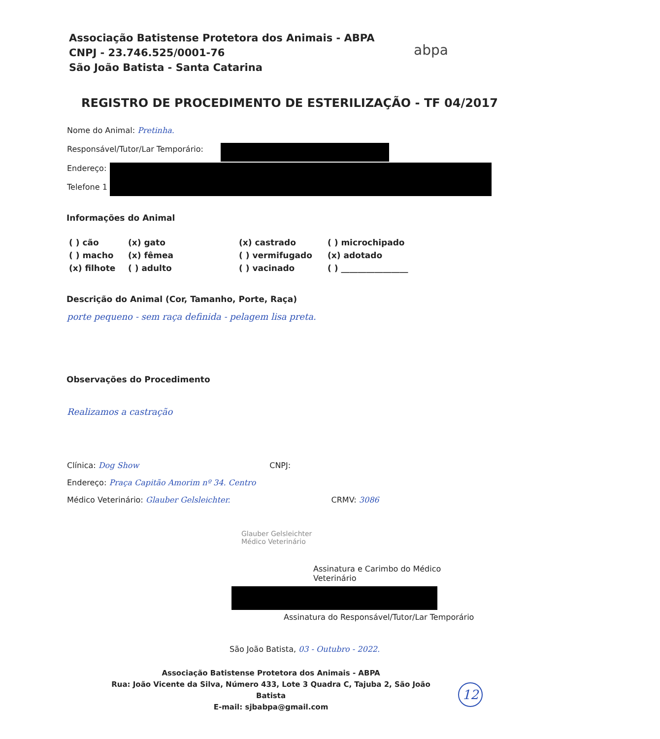Associação Batistense Protetora dos Animais - ABPA
CNPJ - 23.746.525/0001-76
São João Batista - Santa Catarina
abpa
REGISTRO DE PROCEDIMENTO DE ESTERILIZAÇÃO - TF 04/2017
Nome do Animal: Pretinha.
Responsável/Tutor/Lar Temporário:
Endereço:
Telefone 1
Informações do Animal
( ) cão (x) gato (x) castrado ( ) microchipado ( ) macho (x) fêmea ( ) vermifugado (x) adotado (x) filhote ( ) adulto ( ) vacinado ( ) ________________
Descrição do Animal (Cor, Tamanho, Porte, Raça)
porte pequeno - sem raça definida - pelagem lisa preta.
Observações do Procedimento
Realizamos a castração
Clínica: Dog Show CNPJ:
Endereço: Praça Capitão Amorim nº 34. Centro
Médico Veterinário: Glauber Gelsleichter. CRMV: 3086
Glauber Gelsleichter
Médico Veterinário
Assinatura e Carimbo do Médico Veterinário
Assinatura do Responsável/Tutor/Lar Temporário
São João Batista, 03 - Outubro - 2022.
Associação Batistense Protetora dos Animais - ABPA
Rua: João Vicente da Silva, Número 433, Lote 3 Quadra C, Tajuba 2, São João Batista
E-mail: sjbabpa@gmail.com
12